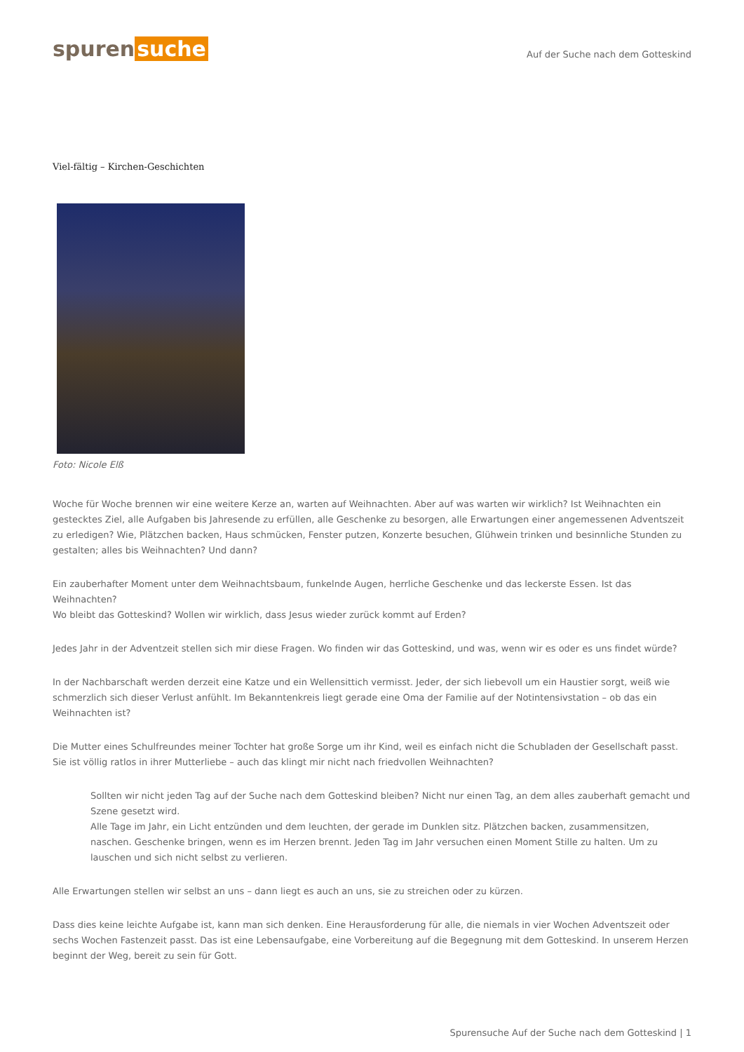spuren suche
Auf der Suche nach dem Gotteskind
Viel-fältig – Kirchen-Geschichten
Foto: Nicole Elß
Woche für Woche brennen wir eine weitere Kerze an, warten auf Weihnachten. Aber auf was warten wir wirklich? Ist Weihnachten ein gestecktes Ziel, alle Aufgaben bis Jahresende zu erfüllen, alle Geschenke zu besorgen, alle Erwartungen einer angemessenen Adventszeit zu erledigen? Wie, Plätzchen backen, Haus schmücken, Fenster putzen, Konzerte besuchen, Glühwein trinken und besinnliche Stunden zu gestalten; alles bis Weihnachten? Und dann?
Ein zauberhafter Moment unter dem Weihnachtsbaum, funkelnde Augen, herrliche Geschenke und das leckerste Essen. Ist das Weihnachten?
Wo bleibt das Gotteskind? Wollen wir wirklich, dass Jesus wieder zurück kommt auf Erden?
Jedes Jahr in der Adventzeit stellen sich mir diese Fragen. Wo finden wir das Gotteskind, und was, wenn wir es oder es uns findet würde?
In der Nachbarschaft werden derzeit eine Katze und ein Wellensittich vermisst. Jeder, der sich liebevoll um ein Haustier sorgt, weiß wie schmerzlich sich dieser Verlust anfühlt. Im Bekanntenkreis liegt gerade eine Oma der Familie auf der Notintensivstation – ob das ein Weihnachten ist?
Die Mutter eines Schulfreundes meiner Tochter hat große Sorge um ihr Kind, weil es einfach nicht die Schubladen der Gesellschaft passt. Sie ist völlig ratlos in ihrer Mutterliebe – auch das klingt mir nicht nach friedvollen Weihnachten?
Sollten wir nicht jeden Tag auf der Suche nach dem Gotteskind bleiben? Nicht nur einen Tag, an dem alles zauberhaft gemacht und Szene gesetzt wird.
Alle Tage im Jahr, ein Licht entzünden und dem leuchten, der gerade im Dunklen sitz. Plätzchen backen, zusammensitzen, naschen. Geschenke bringen, wenn es im Herzen brennt. Jeden Tag im Jahr versuchen einen Moment Stille zu halten. Um zu lauschen und sich nicht selbst zu verlieren.
Alle Erwartungen stellen wir selbst an uns – dann liegt es auch an uns, sie zu streichen oder zu kürzen.
Dass dies keine leichte Aufgabe ist, kann man sich denken. Eine Herausforderung für alle, die niemals in vier Wochen Adventszeit oder sechs Wochen Fastenzeit passt. Das ist eine Lebensaufgabe, eine Vorbereitung auf die Begegnung mit dem Gotteskind. In unserem Herzen beginnt der Weg, bereit zu sein für Gott.
Spurensuche Auf der Suche nach dem Gotteskind | 1